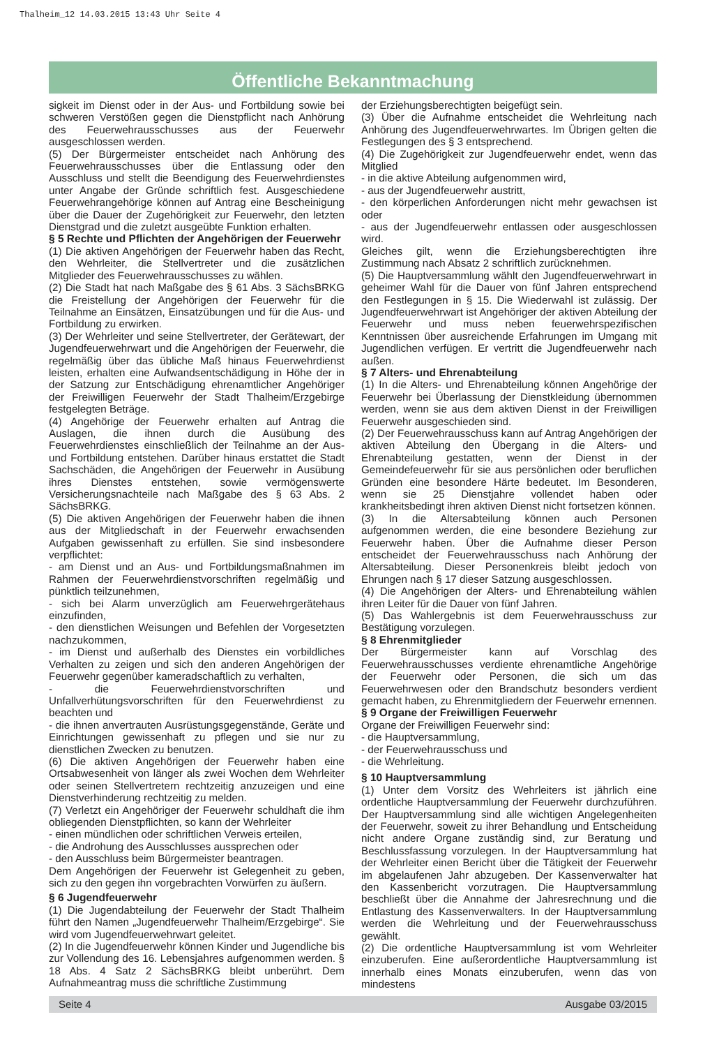Thalheim_12 14.03.2015 13:43 Uhr Seite 4
Öffentliche Bekanntmachung
sigkeit im Dienst oder in der Aus- und Fortbildung sowie bei schweren Verstößen gegen die Dienstpflicht nach Anhörung des Feuerwehrausschusses aus der Feuerwehr ausgeschlossen werden.
(5) Der Bürgermeister entscheidet nach Anhörung des Feuerwehrausschusses über die Entlassung oder den Ausschluss und stellt die Beendigung des Feuerwehrdienstes unter Angabe der Gründe schriftlich fest. Ausgeschiedene Feuerwehrangehörige können auf Antrag eine Bescheinigung über die Dauer der Zugehörigkeit zur Feuerwehr, den letzten Dienstgrad und die zuletzt ausgeübte Funktion erhalten.
§ 5 Rechte und Pflichten der Angehörigen der Feuerwehr
(1) Die aktiven Angehörigen der Feuerwehr haben das Recht, den Wehrleiter, die Stellvertreter und die zusätzlichen Mitglieder des Feuerwehrausschusses zu wählen.
(2) Die Stadt hat nach Maßgabe des § 61 Abs. 3 SächsBRKG die Freistellung der Angehörigen der Feuerwehr für die Teilnahme an Einsätzen, Einsatzübungen und für die Aus- und Fortbildung zu erwirken.
(3) Der Wehrleiter und seine Stellvertreter, der Gerätewart, der Jugendfeuerwehrwart und die Angehörigen der Feuerwehr, die regelmäßig über das übliche Maß hinaus Feuerwehrdienst leisten, erhalten eine Aufwandsentschädigung in Höhe der in der Satzung zur Entschädigung ehrenamtlicher Angehöriger der Freiwilligen Feuerwehr der Stadt Thalheim/Erzgebirge festgelegten Beträge.
(4) Angehörige der Feuerwehr erhalten auf Antrag die Auslagen, die ihnen durch die Ausübung des Feuerwehrdienstes einschließlich der Teilnahme an der Aus- und Fortbildung entstehen. Darüber hinaus erstattet die Stadt Sachschäden, die Angehörigen der Feuerwehr in Ausübung ihres Dienstes entstehen, sowie vermögenswerte Versicherungsnachteile nach Maßgabe des § 63 Abs. 2 SächsBRKG.
(5) Die aktiven Angehörigen der Feuerwehr haben die ihnen aus der Mitgliedschaft in der Feuerwehr erwachsenden Aufgaben gewissenhaft zu erfüllen. Sie sind insbesondere verpflichtet:
- am Dienst und an Aus- und Fortbildungsmaßnahmen im Rahmen der Feuerwehrdienstvorschriften regelmäßig und pünktlich teilzunehmen,
- sich bei Alarm unverzüglich am Feuerwehrgerätehaus einzufinden,
- den dienstlichen Weisungen und Befehlen der Vorgesetzten nachzukommen,
- im Dienst und außerhalb des Dienstes ein vorbildliches Verhalten zu zeigen und sich den anderen Angehörigen der Feuerwehr gegenüber kameradschaftlich zu verhalten,
- die Feuerwehrdienstvorschriften und Unfallverhütungsvorschriften für den Feuerwehrdienst zu beachten und
- die ihnen anvertrauten Ausrüstungsgegenstände, Geräte und Einrichtungen gewissenhaft zu pflegen und sie nur zu dienstlichen Zwecken zu benutzen.
(6) Die aktiven Angehörigen der Feuerwehr haben eine Ortsabwesenheit von länger als zwei Wochen dem Wehrleiter oder seinen Stellvertretern rechtzeitig anzuzeigen und eine Dienstverhinderung rechtzeitig zu melden.
(7) Verletzt ein Angehöriger der Feuerwehr schuldhaft die ihm obliegenden Dienstpflichten, so kann der Wehrleiter
- einen mündlichen oder schriftlichen Verweis erteilen,
- die Androhung des Ausschlusses aussprechen oder
- den Ausschluss beim Bürgermeister beantragen.
Dem Angehörigen der Feuerwehr ist Gelegenheit zu geben, sich zu den gegen ihn vorgebrachten Vorwürfen zu äußern.
§ 6 Jugendfeuerwehr
(1) Die Jugendabteilung der Feuerwehr der Stadt Thalheim führt den Namen „Jugendfeuerwehr Thalheim/Erzgebirge“. Sie wird vom Jugendfeuerwehrwart geleitet.
(2) In die Jugendfeuerwehr können Kinder und Jugendliche bis zur Vollendung des 16. Lebensjahres aufgenommen werden. § 18 Abs. 4 Satz 2 SächsBRKG bleibt unberührt. Dem Aufnahmeantrag muss die schriftliche Zustimmung
der Erziehungsberechtigten beigefügt sein.
(3) Über die Aufnahme entscheidet die Wehrleitung nach Anhörung des Jugendfeuerwehrwartes. Im Übrigen gelten die Festlegungen des § 3 entsprechend.
(4) Die Zugehörigkeit zur Jugendfeuerwehr endet, wenn das Mitglied
- in die aktive Abteilung aufgenommen wird,
- aus der Jugendfeuerwehr austritt,
- den körperlichen Anforderungen nicht mehr gewachsen ist oder
- aus der Jugendfeuerwehr entlassen oder ausgeschlossen wird.
Gleiches gilt, wenn die Erziehungsberechtigten ihre Zustimmung nach Absatz 2 schriftlich zurücknehmen.
(5) Die Hauptversammlung wählt den Jugendfeuerwehrwart in geheimer Wahl für die Dauer von fünf Jahren entsprechend den Festlegungen in § 15. Die Wiederwahl ist zulässig. Der Jugendfeuerwehrwart ist Angehöriger der aktiven Abteilung der Feuerwehr und muss neben feuerwehrspezifischen Kenntnissen über ausreichende Erfahrungen im Umgang mit Jugendlichen verfügen. Er vertritt die Jugendfeuerwehr nach außen.
§ 7 Alters- und Ehrenabteilung
(1) In die Alters- und Ehrenabteilung können Angehörige der Feuerwehr bei Überlassung der Dienstkleidung übernommen werden, wenn sie aus dem aktiven Dienst in der Freiwilligen Feuerwehr ausgeschieden sind.
(2) Der Feuerwehrausschuss kann auf Antrag Angehörigen der aktiven Abteilung den Übergang in die Alters- und Ehrenabteilung gestatten, wenn der Dienst in der Gemeindefeuerwehr für sie aus persönlichen oder beruflichen Gründen eine besondere Härte bedeutet. Im Besonderen, wenn sie 25 Dienstjahre vollendet haben oder krankheitsbedingt ihren aktiven Dienst nicht fortsetzen können.
(3) In die Altersabteilung können auch Personen aufgenommen werden, die eine besondere Beziehung zur Feuerwehr haben. Über die Aufnahme dieser Person entscheidet der Feuerwehrausschuss nach Anhörung der Altersabteilung. Dieser Personenkreis bleibt jedoch von Ehrungen nach § 17 dieser Satzung ausgeschlossen.
(4) Die Angehörigen der Alters- und Ehrenabteilung wählen ihren Leiter für die Dauer von fünf Jahren.
(5) Das Wahlergebnis ist dem Feuerwehrausschuss zur Bestätigung vorzulegen.
§ 8 Ehrenmitglieder
Der Bürgermeister kann auf Vorschlag des Feuerwehrausschusses verdiente ehrenamtliche Angehörige der Feuerwehr oder Personen, die sich um das Feuerwehrwesen oder den Brandschutz besonders verdient gemacht haben, zu Ehrenmitgliedern der Feuerwehr ernennen.
§ 9 Organe der Freiwilligen Feuerwehr
Organe der Freiwilligen Feuerwehr sind:
- die Hauptversammlung,
- der Feuerwehrausschuss und
- die Wehrleitung.
§ 10 Hauptversammlung
(1) Unter dem Vorsitz des Wehrleiters ist jährlich eine ordentliche Hauptversammlung der Feuerwehr durchzuführen. Der Hauptversammlung sind alle wichtigen Angelegenheiten der Feuerwehr, soweit zu ihrer Behandlung und Entscheidung nicht andere Organe zuständig sind, zur Beratung und Beschlussfassung vorzulegen. In der Hauptversammlung hat der Wehrleiter einen Bericht über die Tätigkeit der Feuerwehr im abgelaufenen Jahr abzugeben. Der Kassenverwalter hat den Kassenbericht vorzutragen. Die Hauptversammlung beschließt über die Annahme der Jahresrechnung und die Entlastung des Kassenverwalters. In der Hauptversammlung werden die Wehrleitung und der Feuerwehrausschuss gewählt.
(2) Die ordentliche Hauptversammlung ist vom Wehrleiter einzuberufen. Eine außerordentliche Hauptversammlung ist innerhalb eines Monats einzuberufen, wenn das von mindestens
Seite 4 Ausgabe 03/2015